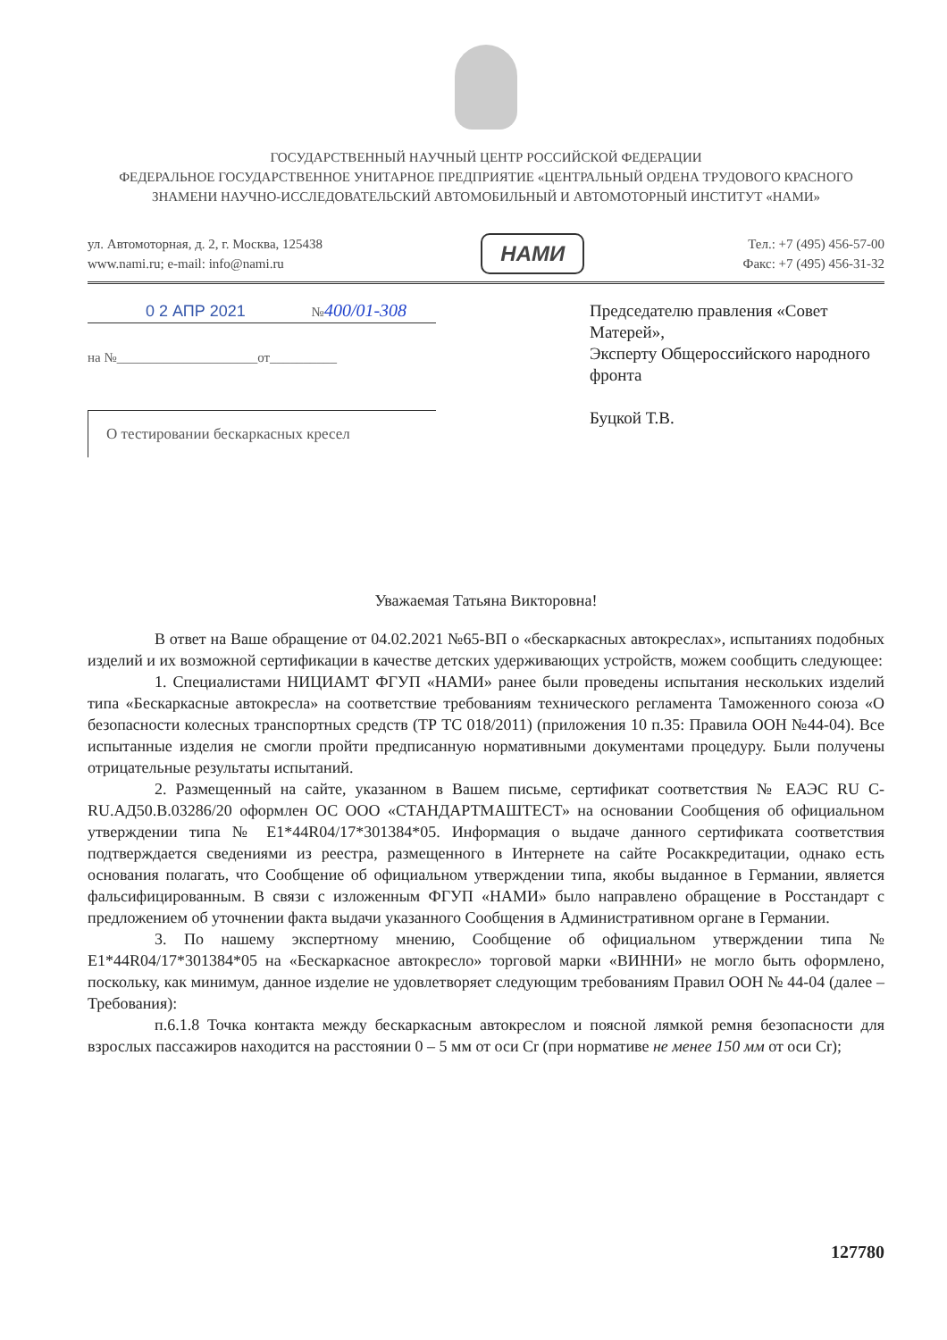ГОСУДАРСТВЕННЫЙ НАУЧНЫЙ ЦЕНТР РОССИЙСКОЙ ФЕДЕРАЦИИ
ФЕДЕРАЛЬНОЕ ГОСУДАРСТВЕННОЕ УНИТАРНОЕ ПРЕДПРИЯТИЕ «ЦЕНТРАЛЬНЫЙ ОРДЕНА ТРУДОВОГО КРАСНОГО ЗНАМЕНИ НАУЧНО-ИССЛЕДОВАТЕЛЬСКИЙ АВТОМОБИЛЬНЫЙ И АВТОМОТОРНЫЙ ИНСТИТУТ «НАМИ»
ул. Автомоторная, д. 2, г. Москва, 125438
www.nami.ru; e-mail: info@nami.ru
НАМИ
Тел.: +7 (495) 456-57-00
Факс: +7 (495) 456-31-32
0 2 АПР 2021 №400/01-308
на №_____________________от__________
О тестировании бескаркасных кресел
Председателю правления «Совет Матерей»,
Эксперту Общероссийского народного фронта
Буцкой Т.В.
Уважаемая Татьяна Викторовна!
В ответ на Ваше обращение от 04.02.2021 №65-ВП о «бескаркасных автокреслах», испытаниях подобных изделий и их возможной сертификации в качестве детских удерживающих устройств, можем сообщить следующее:
1. Специалистами НИЦИАМТ ФГУП «НАМИ» ранее были проведены испытания нескольких изделий типа «Бескаркасные автокресла» на соответствие требованиям технического регламента Таможенного союза «О безопасности колесных транспортных средств (ТР ТС 018/2011) (приложения 10 п.35: Правила ООН №44-04). Все испытанные изделия не смогли пройти предписанную нормативными документами процедуру. Были получены отрицательные результаты испытаний.
2. Размещенный на сайте, указанном в Вашем письме, сертификат соответствия № ЕАЭС RU C-RU.АД50.В.03286/20 оформлен ОС ООО «СТАНДАРТМАШТЕСТ» на основании Сообщения об официальном утверждении типа № E1*44R04/17*301384*05. Информация о выдаче данного сертификата соответствия подтверждается сведениями из реестра, размещенного в Интернете на сайте Росаккредитации, однако есть основания полагать, что Сообщение об официальном утверждении типа, якобы выданное в Германии, является фальсифицированным. В связи с изложенным ФГУП «НАМИ» было направлено обращение в Росстандарт с предложением об уточнении факта выдачи указанного Сообщения в Административном органе в Германии.
3. По нашему экспертному мнению, Сообщение об официальном утверждении типа № E1*44R04/17*301384*05 на «Бескаркасное автокресло» торговой марки «ВИННИ» не могло быть оформлено, поскольку, как минимум, данное изделие не удовлетворяет следующим требованиям Правил ООН № 44-04 (далее – Требования):
п.6.1.8 Точка контакта между бескаркасным автокреслом и поясной лямкой ремня безопасности для взрослых пассажиров находится на расстоянии 0 – 5 мм от оси Cr (при нормативе не менее 150 мм от оси Cr);
127780